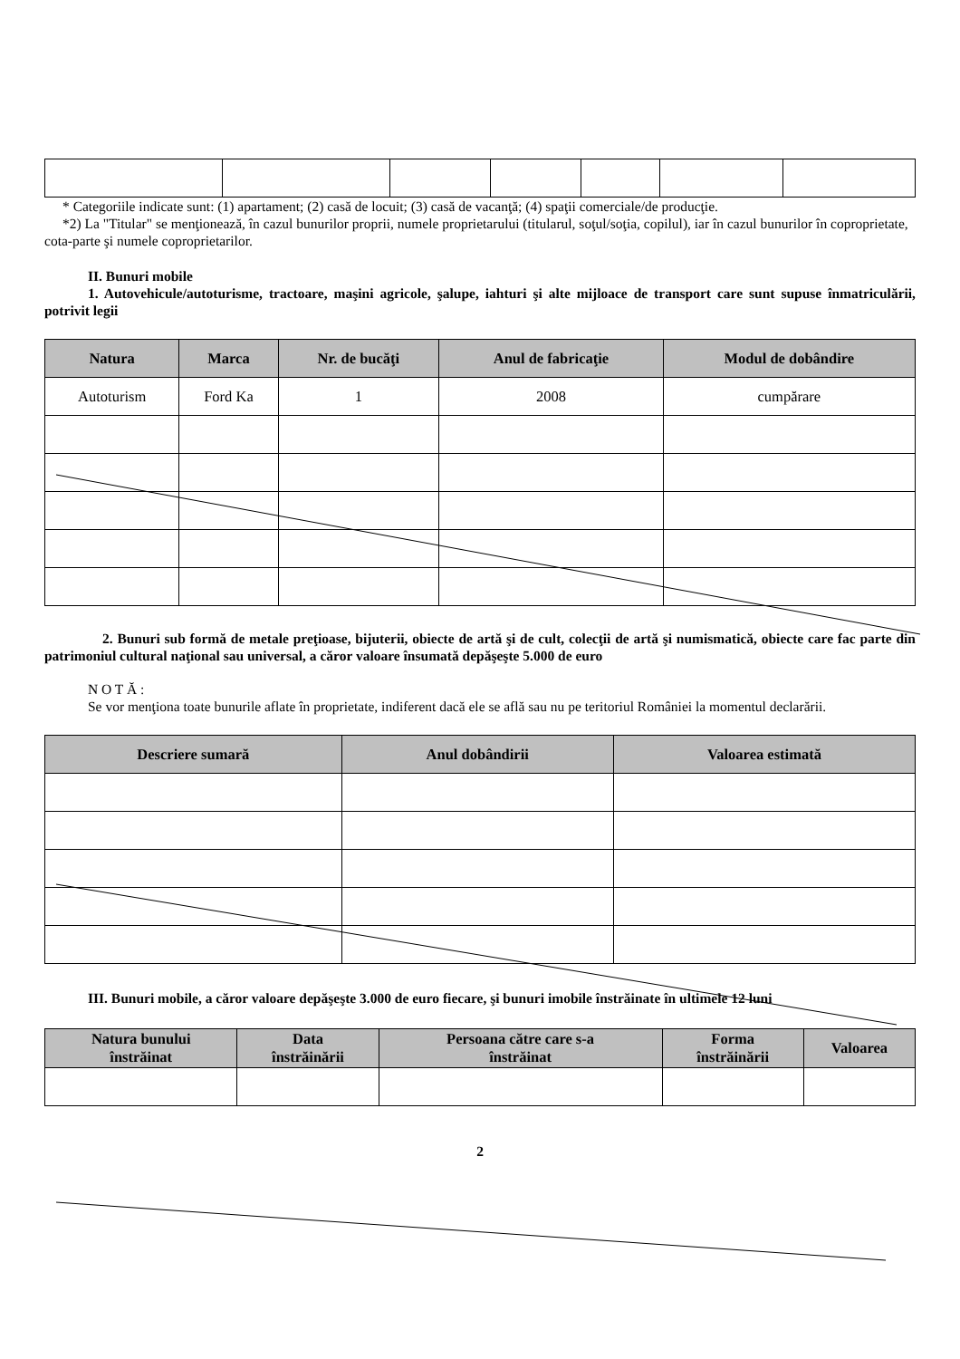* Categoriile indicate sunt: (1) apartament; (2) casă de locuit; (3) casă de vacanţă; (4) spaţii comerciale/de producţie.
*2) La "Titular" se menţionează, în cazul bunurilor proprii, numele proprietarului (titularul, soţul/soţia, copilul), iar în cazul bunurilor în coproprietate, cota-parte şi numele coproprietarilor.
II. Bunuri mobile
1. Autovehicule/autoturisme, tractoare, maşini agricole, şalupe, iahturi şi alte mijloace de transport care sunt supuse înmatriculării, potrivit legii
| Natura | Marca | Nr. de bucăţi | Anul de fabricaţie | Modul de dobândire |
| --- | --- | --- | --- | --- |
| Autoturism | Ford Ka | 1 | 2008 | cumpărare |
2. Bunuri sub formă de metale preţioase, bijuterii, obiecte de artă şi de cult, colecţii de artă şi numismatică, obiecte care fac parte din patrimoniul cultural naţional sau universal, a căror valoare însumată depăşeşte 5.000 de euro
N O T Ă :
Se vor menţiona toate bunurile aflate în proprietate, indiferent dacă ele se află sau nu pe teritoriul României la momentul declarării.
| Descriere sumară | Anul dobândirii | Valoarea estimată |
| --- | --- | --- |
III. Bunuri mobile, a căror valoare depăşeşte 3.000 de euro fiecare, şi bunuri imobile înstrăinate în ultimele 12 luni
| Natura bunului înstrăinat | Data înstrăinării | Persoana către care s-a înstrăinat | Forma înstrăinării | Valoarea |
| --- | --- | --- | --- | --- |
2